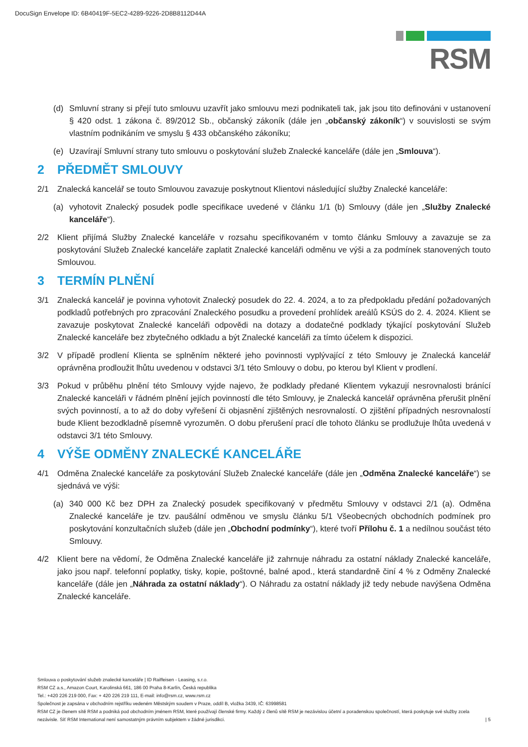DocuSign Envelope ID: 6B40419F-5EC2-4289-9226-2D8B8112D44A
RSM
(d) Smluvní strany si přejí tuto smlouvu uzavřít jako smlouvu mezi podnikateli tak, jak jsou tito definováni v ustanovení § 420 odst. 1 zákona č. 89/2012 Sb., občanský zákoník (dále jen „občanský zákoník“) v souvislosti se svým vlastním podnikáním ve smyslu § 433 občanského zákoníku;
(e) Uzavírají Smluvní strany tuto smlouvu o poskytování služeb Znalecké kanceláře (dále jen „Smlouva“).
2 PŘEDMĚT SMLOUVY
2/1 Znalecká kancelář se touto Smlouvou zavazuje poskytnout Klientovi následující služby Znalecké kanceláře:
(a) vyhotovit Znalecký posudek podle specifikace uvedené v článku 1/1 (b) Smlouvy (dále jen „Služby Znalecké kanceláře“).
2/2 Klient přijímá Služby Znalecké kanceláře v rozsahu specifikovaném v tomto článku Smlouvy a zavazuje se za poskytování Služeb Znalecké kanceláře zaplatit Znalecké kanceláři odměnu ve výši a za podmínek stanovených touto Smlouvou.
3 TERMÍN PLNĚNÍ
3/1 Znalecká kancelář je povinna vyhotovit Znalecký posudek do 22. 4. 2024, a to za předpokladu předání požadovaných podkladů potřebných pro zpracování Znaleckého posudku a provedení prohlídek areálů KSÚS do 2. 4. 2024. Klient se zavazuje poskytovat Znalecké kanceláři odpovědi na dotazy a dodatečné podklady týkající poskytování Služeb Znalecké kanceláře bez zbytečného odkladu a být Znalecké kanceláři za tímto účelem k dispozici.
3/2 V případě prodlení Klienta se splněním některé jeho povinnosti vyplývající z této Smlouvy je Znalecká kancelář oprávněna prodloužit lhůtu uvedenou v odstavci 3/1 této Smlouvy o dobu, po kterou byl Klient v prodlení.
3/3 Pokud v průběhu plnění této Smlouvy vyjde najevo, že podklady předané Klientem vykazují nesrovnalosti bránící Znalecké kanceláři v řádném plnění jejích povinností dle této Smlouvy, je Znalecká kancelář oprávněna přerušit plnění svých povinností, a to až do doby vyřešení či objasnění zjištěných nesrovnalostí. O zjištění případných nesrovnalostí bude Klient bezodkladně písemně vyrozuměn. O dobu přerušení prací dle tohoto článku se prodlužuje lhůta uvedená v odstavci 3/1 této Smlouvy.
4 VÝŠE ODMĚNY ZNALECKÉ KANCELÁŘE
4/1 Odměna Znalecké kanceláře za poskytování Služeb Znalecké kanceláře (dále jen „Odměna Znalecké kanceláře“) se sjednává ve výši:
(a) 340 000 Kč bez DPH za Znalecký posudek specifikovaný v předmětu Smlouvy v odstavci 2/1 (a). Odměna Znalecké kanceláře je tzv. paušální odměnou ve smyslu článku 5/1 Všeobecných obchodních podmínek pro poskytování konzultačních služeb (dále jen „Obchodní podmínky“), které tvoří Přílohu č. 1 a nedílnou součást této Smlouvy.
4/2 Klient bere na vědomí, že Odměna Znalecké kanceláře již zahrnuje náhradu za ostatní náklady Znalecké kanceláře, jako jsou např. telefonní poplatky, tisky, kopie, poštovné, balné apod., která standardně činí 4 % z Odměny Znalecké kanceláře (dále jen „Náhrada za ostatní náklady“). O Náhradu za ostatní náklady již tedy nebude navýšena Odměna Znalecké kanceláře.
Smlouva o poskytování služeb znalecké kanceláře | ID Raiffeisen - Leasing, s.r.o.
RSM CZ a.s., Amazon Court, Karolinská 661, 186 00 Praha 8-Karlín, Česká republika
Tel.: +420 226 219 000, Fax: + 420 226 219 111, E-mail: info@rsm.cz, www.rsm.cz
Společnost je zapsána v obchodním rejstříku vedeném Městským soudem v Praze, oddíl B, vložka 3439, IČ: 63998581
RSM CZ je členem sítě RSM a podniká pod obchodním jménem RSM, které používají členské firmy. Každý z členů sítě RSM je nezávislou účetní a poradenskou společností, která poskytuje své služby zcela nezávisle. Síť RSM International není samostatným právním subjektem v žádné jurisdikci. | 5